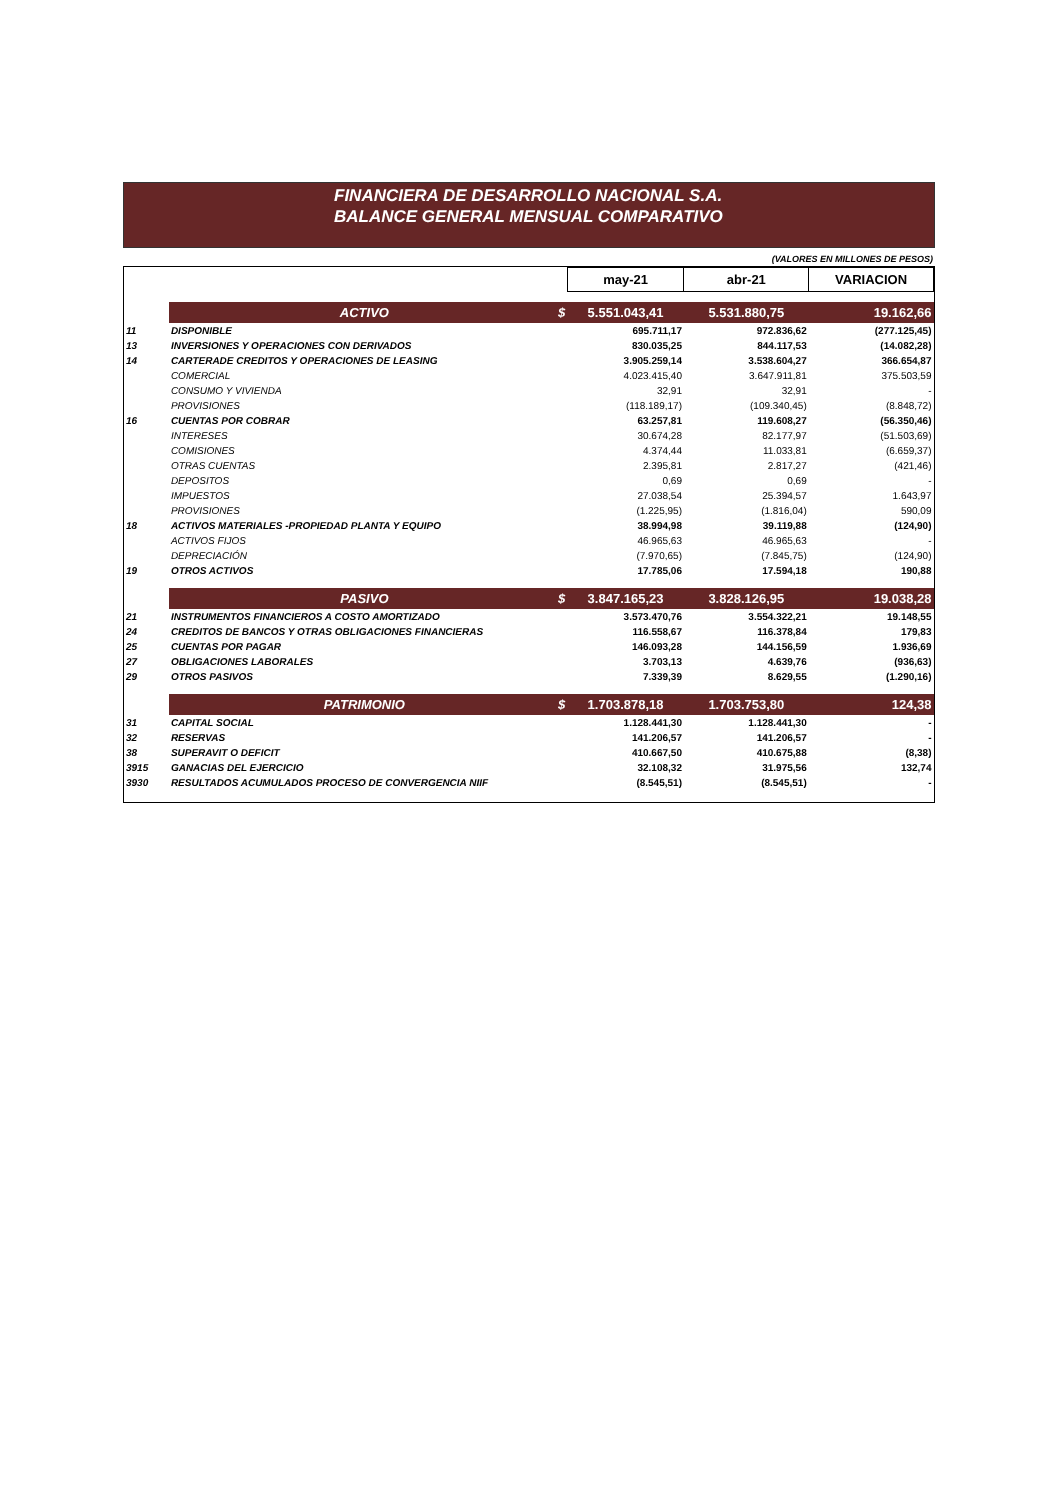FINANCIERA DE DESARROLLO NACIONAL S.A.
BALANCE GENERAL MENSUAL COMPARATIVO
(VALORES EN MILLONES DE PESOS)
| | | may-21 | abr-21 | VARIACION |
| --- | --- | --- | --- | --- |
| | ACTIVO $ | 5.551.043,41 | 5.531.880,75 | 19.162,66 |
| 11 | DISPONIBLE | 695.711,17 | 972.836,62 | (277.125,45) |
| 13 | INVERSIONES Y OPERACIONES CON DERIVADOS | 830.035,25 | 844.117,53 | (14.082,28) |
| 14 | CARTERADE CREDITOS Y OPERACIONES DE LEASING | 3.905.259,14 | 3.538.604,27 | 366.654,87 |
| | COMERCIAL | 4.023.415,40 | 3.647.911,81 | 375.503,59 |
| | CONSUMO Y VIVIENDA | 32,91 | 32,91 | - |
| | PROVISIONES | (118.189,17) | (109.340,45) | (8.848,72) |
| 16 | CUENTAS POR COBRAR | 63.257,81 | 119.608,27 | (56.350,46) |
| | INTERESES | 30.674,28 | 82.177,97 | (51.503,69) |
| | COMISIONES | 4.374,44 | 11.033,81 | (6.659,37) |
| | OTRAS CUENTAS | 2.395,81 | 2.817,27 | (421,46) |
| | DEPOSITOS | 0,69 | 0,69 | - |
| | IMPUESTOS | 27.038,54 | 25.394,57 | 1.643,97 |
| | PROVISIONES | (1.225,95) | (1.816,04) | 590,09 |
| 18 | ACTIVOS MATERIALES -PROPIEDAD PLANTA Y EQUIPO | 38.994,98 | 39.119,88 | (124,90) |
| | ACTIVOS FIJOS | 46.965,63 | 46.965,63 | - |
| | DEPRECIACIÓN | (7.970,65) | (7.845,75) | (124,90) |
| 19 | OTROS ACTIVOS | 17.785,06 | 17.594,18 | 190,88 |
| | PASIVO $ | 3.847.165,23 | 3.828.126,95 | 19.038,28 |
| 21 | INSTRUMENTOS FINANCIEROS A COSTO AMORTIZADO | 3.573.470,76 | 3.554.322,21 | 19.148,55 |
| 24 | CREDITOS DE BANCOS Y OTRAS OBLIGACIONES FINANCIERAS | 116.558,67 | 116.378,84 | 179,83 |
| 25 | CUENTAS POR PAGAR | 146.093,28 | 144.156,59 | 1.936,69 |
| 27 | OBLIGACIONES LABORALES | 3.703,13 | 4.639,76 | (936,63) |
| 29 | OTROS PASIVOS | 7.339,39 | 8.629,55 | (1.290,16) |
| | PATRIMONIO $ | 1.703.878,18 | 1.703.753,80 | 124,38 |
| 31 | CAPITAL SOCIAL | 1.128.441,30 | 1.128.441,30 | - |
| 32 | RESERVAS | 141.206,57 | 141.206,57 | - |
| 38 | SUPERAVIT O DEFICIT | 410.667,50 | 410.675,88 | (8,38) |
| 3915 | GANACIAS DEL EJERCICIO | 32.108,32 | 31.975,56 | 132,74 |
| 3930 | RESULTADOS ACUMULADOS PROCESO DE CONVERGENCIA NIIF | (8.545,51) | (8.545,51) | - |